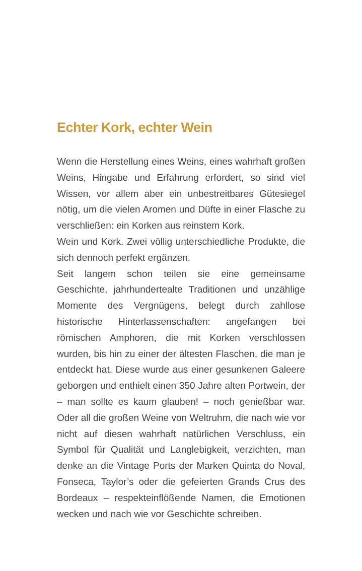Echter Kork, echter Wein
Wenn die Herstellung eines Weins, eines wahrhaft großen Weins, Hingabe und Erfahrung erfordert, so sind viel Wissen, vor allem aber ein unbestreitbares Gütesiegel nötig, um die vielen Aromen und Düfte in einer Flasche zu verschließen: ein Korken aus reinstem Kork.
Wein und Kork. Zwei völlig unterschiedliche Produkte, die sich dennoch perfekt ergänzen.
Seit langem schon teilen sie eine gemeinsame Geschichte, jahrhundertealte Traditionen und unzählige Momente des Vergnügens, belegt durch zahllose historische Hinterlassenschaften: angefangen bei römischen Amphoren, die mit Korken verschlossen wurden, bis hin zu einer der ältesten Flaschen, die man je entdeckt hat. Diese wurde aus einer gesunkenen Galeere geborgen und enthielt einen 350 Jahre alten Portwein, der – man sollte es kaum glauben! – noch genießbar war. Oder all die großen Weine von Weltruhm, die nach wie vor nicht auf diesen wahrhaft natürlichen Verschluss, ein Symbol für Qualität und Langlebigkeit, verzichten, man denke an die Vintage Ports der Marken Quinta do Noval, Fonseca, Taylor’s oder die gefeierten Grands Crus des Bordeaux – respekteinflößende Namen, die Emotionen wecken und nach wie vor Geschichte schreiben.